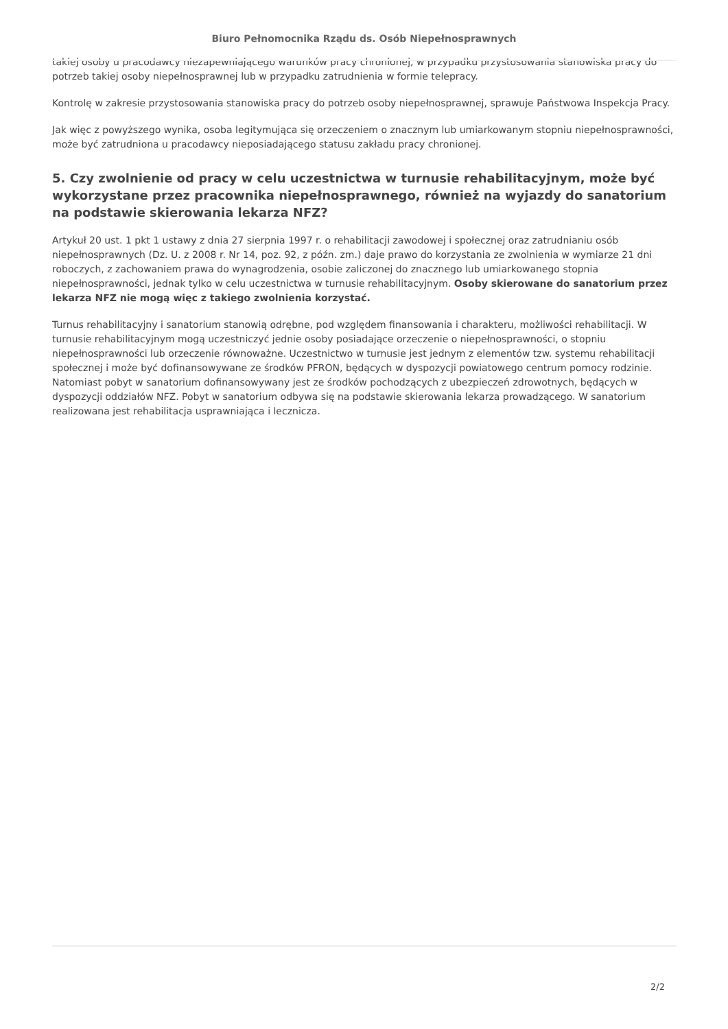Biuro Pełnomocnika Rządu ds. Osób Niepełnosprawnych
takiej osoby u pracodawcy niezapewniającego warunków pracy chronionej, w przypadku przystosowania stanowiska pracy do potrzeb takiej osoby niepełnosprawnej lub w przypadku zatrudnienia w formie telepracy.
Kontrolę w zakresie przystosowania stanowiska pracy do potrzeb osoby niepełnosprawnej, sprawuje Państwowa Inspekcja Pracy.
Jak więc z powyższego wynika, osoba legitymująca się orzeczeniem o znacznym lub umiarkowanym stopniu niepełnosprawności, może być zatrudniona u pracodawcy nieposiadającego statusu zakładu pracy chronionej.
5. Czy zwolnienie od pracy w celu uczestnictwa w turnusie rehabilitacyjnym, może być wykorzystane przez pracownika niepełnosprawnego, również na wyjazdy do sanatorium na podstawie skierowania lekarza NFZ?
Artykuł 20 ust. 1 pkt 1 ustawy z dnia 27 sierpnia 1997 r. o rehabilitacji zawodowej i społecznej oraz zatrudnianiu osób niepełnosprawnych (Dz. U. z 2008 r. Nr 14, poz. 92, z późn. zm.) daje prawo do korzystania ze zwolnienia w wymiarze 21 dni roboczych, z zachowaniem prawa do wynagrodzenia, osobie zaliczonej do znacznego lub umiarkowanego stopnia niepełnosprawności, jednak tylko w celu uczestnictwa w turnusie rehabilitacyjnym. Osoby skierowane do sanatorium przez lekarza NFZ nie mogą więc z takiego zwolnienia korzystać.
Turnus rehabilitacyjny i sanatorium stanowią odrębne, pod względem finansowania i charakteru, możliwości rehabilitacji. W turnusie rehabilitacyjnym mogą uczestniczyć jednie osoby posiadające orzeczenie o niepełnosprawności, o stopniu niepełnosprawności lub orzeczenie równoważne. Uczestnictwo w turnusie jest jednym z elementów tzw. systemu rehabilitacji społecznej i może być dofinansowywane ze środków PFRON, będących w dyspozycji powiatowego centrum pomocy rodzinie. Natomiast pobyt w sanatorium dofinansowywany jest ze środków pochodzących z ubezpieczeń zdrowotnych, będących w dyspozycji oddziałów NFZ. Pobyt w sanatorium odbywa się na podstawie skierowania lekarza prowadzącego. W sanatorium realizowana jest rehabilitacja usprawniająca i lecznicza.
2/2